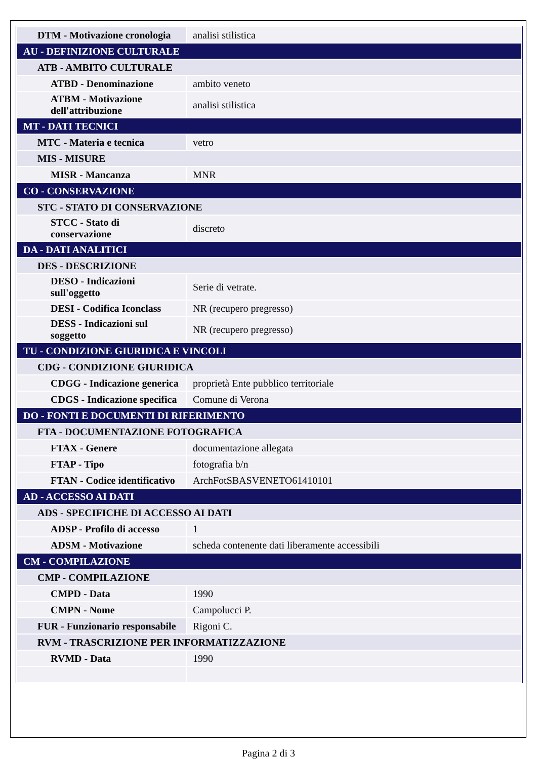| DTM - Motivazione cronologia | analisi stilistica |
| AU - DEFINIZIONE CULTURALE | |
| ATB - AMBITO CULTURALE | |
| ATBD - Denominazione | ambito veneto |
| ATBM - Motivazione dell'attribuzione | analisi stilistica |
| MT - DATI TECNICI | |
| MTC - Materia e tecnica | vetro |
| MIS - MISURE | |
| MISR - Mancanza | MNR |
| CO - CONSERVAZIONE | |
| STC - STATO DI CONSERVAZIONE | |
| STCC - Stato di conservazione | discreto |
| DA - DATI ANALITICI | |
| DES - DESCRIZIONE | |
| DESO - Indicazioni sull'oggetto | Serie di vetrate. |
| DESI - Codifica Iconclass | NR (recupero pregresso) |
| DESS - Indicazioni sul soggetto | NR (recupero pregresso) |
| TU - CONDIZIONE GIURIDICA E VINCOLI | |
| CDG - CONDIZIONE GIURIDICA | |
| CDGG - Indicazione generica | proprietà Ente pubblico territoriale |
| CDGS - Indicazione specifica | Comune di Verona |
| DO - FONTI E DOCUMENTI DI RIFERIMENTO | |
| FTA - DOCUMENTAZIONE FOTOGRAFICA | |
| FTAX - Genere | documentazione allegata |
| FTAP - Tipo | fotografia b/n |
| FTAN - Codice identificativo | ArchFotSBASVENETO61410101 |
| AD - ACCESSO AI DATI | |
| ADS - SPECIFICHE DI ACCESSO AI DATI | |
| ADSP - Profilo di accesso | 1 |
| ADSM - Motivazione | scheda contenente dati liberamente accessibili |
| CM - COMPILAZIONE | |
| CMP - COMPILAZIONE | |
| CMPD - Data | 1990 |
| CMPN - Nome | Campolucci P. |
| FUR - Funzionario responsabile | Rigoni C. |
| RVM - TRASCRIZIONE PER INFORMATIZZAZIONE | |
| RVMD - Data | 1990 |
Pagina 2 di 3